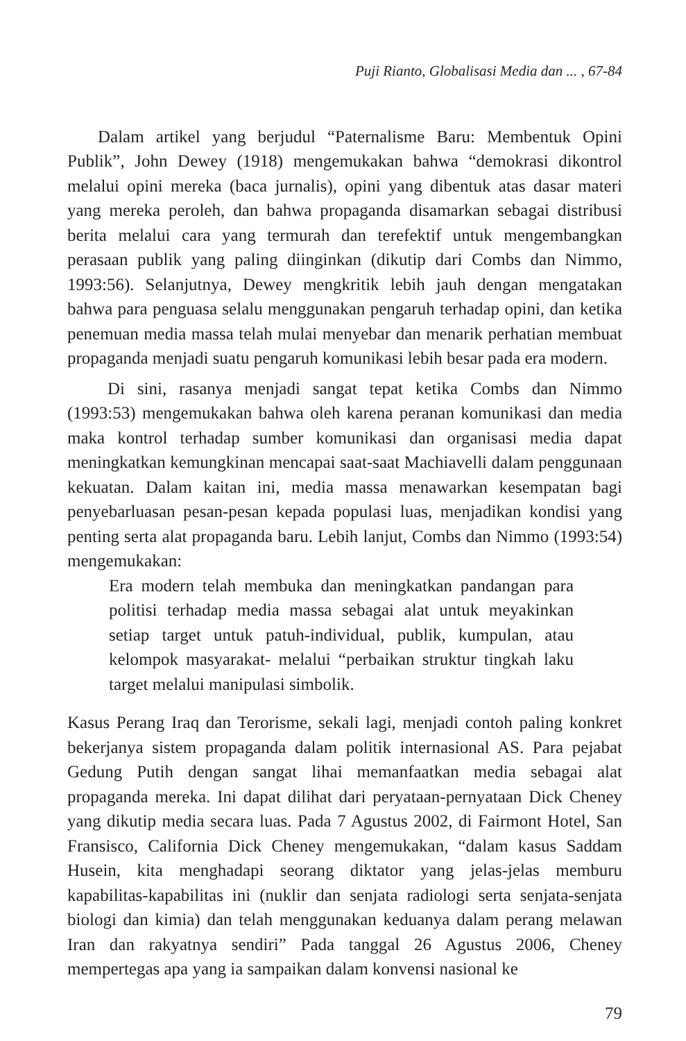Puji Rianto, Globalisasi Media dan ... , 67-84
Dalam artikel yang berjudul “Paternalisme Baru: Membentuk Opini Publik”, John Dewey (1918) mengemukakan bahwa “demokrasi dikontrol melalui opini mereka (baca jurnalis), opini yang dibentuk atas dasar materi yang mereka peroleh, dan bahwa propaganda disamarkan sebagai distribusi berita melalui cara yang termurah dan terefektif untuk mengembangkan perasaan publik yang paling diinginkan (dikutip dari Combs dan Nimmo, 1993:56). Selanjutnya, Dewey mengkritik lebih jauh dengan mengatakan bahwa para penguasa selalu menggunakan pengaruh terhadap opini, dan ketika penemuan media massa telah mulai menyebar dan menarik perhatian membuat propaganda menjadi suatu pengaruh komunikasi lebih besar pada era modern.
Di sini, rasanya menjadi sangat tepat ketika Combs dan Nimmo (1993:53) mengemukakan bahwa oleh karena peranan komunikasi dan media maka kontrol terhadap sumber komunikasi dan organisasi media dapat meningkatkan kemungkinan mencapai saat-saat Machiavelli dalam penggunaan kekuatan. Dalam kaitan ini, media massa menawarkan kesempatan bagi penyebarluasan pesan-pesan kepada populasi luas, menjadikan kondisi yang penting serta alat propaganda baru. Lebih lanjut, Combs dan Nimmo (1993:54) mengemukakan:
Era modern telah membuka dan meningkatkan pandangan para politisi terhadap media massa sebagai alat untuk meyakinkan setiap target untuk patuh-individual, publik, kumpulan, atau kelompok masyarakat- melalui “perbaikan struktur tingkah laku target melalui manipulasi simbolik.
Kasus Perang Iraq dan Terorisme, sekali lagi, menjadi contoh paling konkret bekerjanya sistem propaganda dalam politik internasional AS. Para pejabat Gedung Putih dengan sangat lihai memanfaatkan media sebagai alat propaganda mereka. Ini dapat dilihat dari peryataan-pernyataan Dick Cheney yang dikutip media secara luas. Pada 7 Agustus 2002, di Fairmont Hotel, San Fransisco, California Dick Cheney mengemukakan, “dalam kasus Saddam Husein, kita menghadapi seorang diktator yang jelas-jelas memburu kapabilitas-kapabilitas ini (nuklir dan senjata radiologi serta senjata-senjata biologi dan kimia) dan telah menggunakan keduanya dalam perang melawan Iran dan rakyatnya sendiri” Pada tanggal 26 Agustus 2006, Cheney mempertegas apa yang ia sampaikan dalam konvensi nasional ke
79